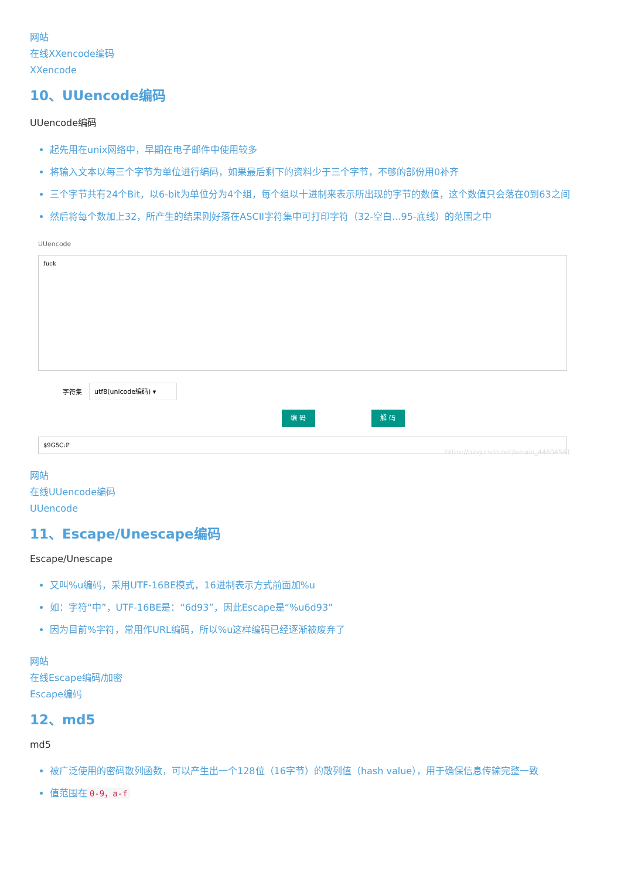网站
在线XXencode编码
XXencode
10、UUencode编码
UUencode编码
起先用在unix网络中，早期在电子邮件中使用较多
将输入文本以每三个字节为单位进行编码，如果最后剩下的资料少于三个字节，不够的部份用0补齐
三个字节共有24个Bit，以6-bit为单位分为4个组，每个组以十进制来表示所出现的字节的数值，这个数值只会落在0到63之间
然后将每个数加上32，所产生的结果刚好落在ASCII字符集中可打印字符（32-空白...95-底线）的范围之中
UUencode
fuck
字符集
utf8(unicode编码) ▾
编 码 解 码
$9G5C:P
https://blog.csdn.net/weixin_44604541
网站
在线UUencode编码
UUencode
11、Escape/Unescape编码
Escape/Unescape
又叫%u编码，采用UTF-16BE模式，16进制表示方式前面加%u
如：字符“中”，UTF-16BE是：“6d93”，因此Escape是“%u6d93”
因为目前%字符，常用作URL编码，所以%u这样编码已经逐渐被废弃了
网站
在线Escape编码/加密
Escape编码
12、md5
md5
被广泛使用的密码散列函数，可以产生出一个128位（16字节）的散列值（hash value），用于确保信息传输完整一致
值范围在 0-9，a-f